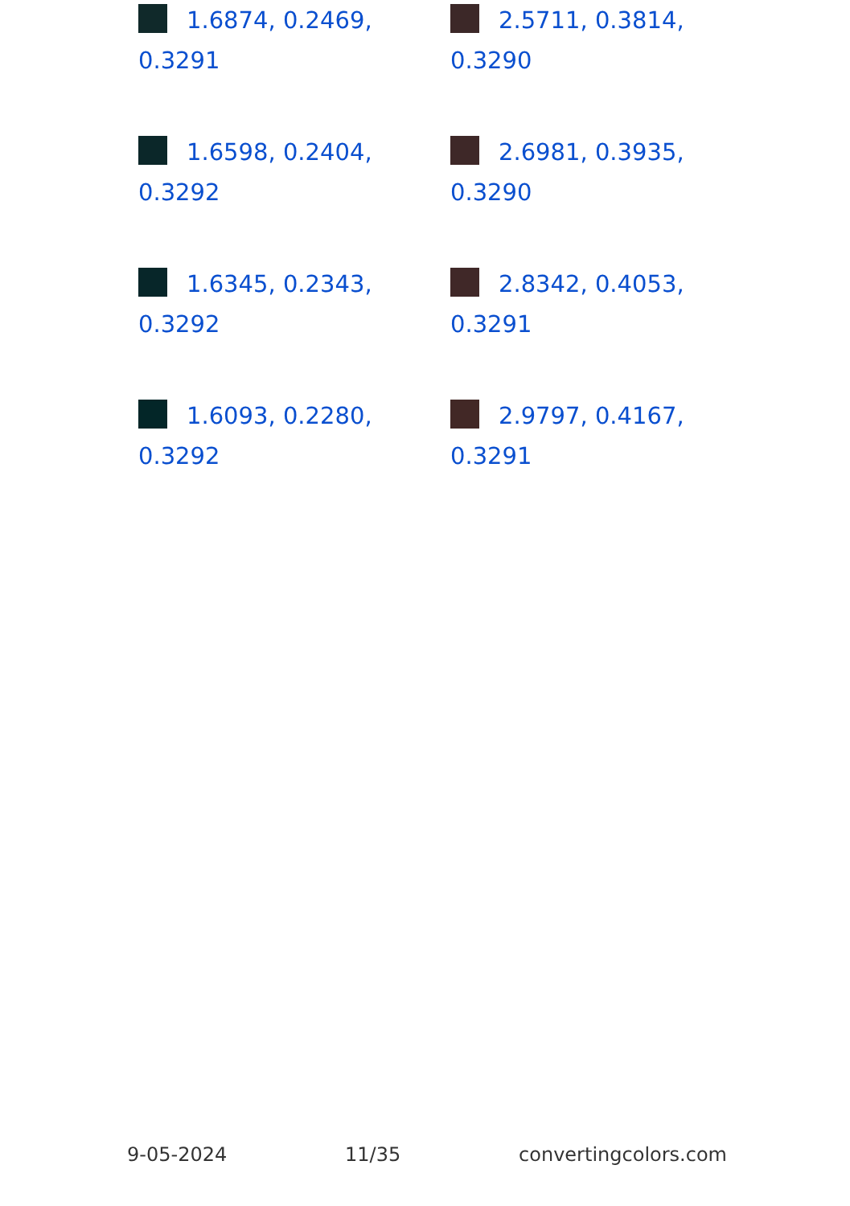1.6874, 0.2469,
0.3291
2.5711, 0.3814,
0.3290
1.6598, 0.2404,
0.3292
2.6981, 0.3935,
0.3290
1.6345, 0.2343,
0.3292
2.8342, 0.4053,
0.3291
1.6093, 0.2280,
0.3292
2.9797, 0.4167,
0.3291
9-05-2024 11/35 convertingcolors.com